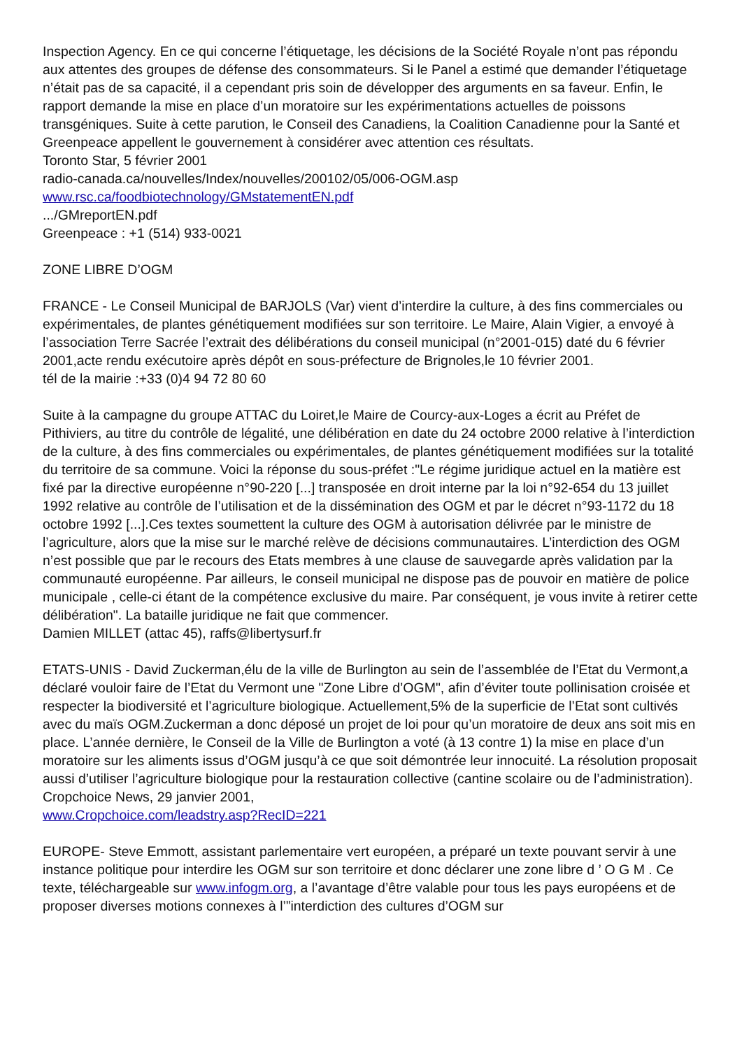Inspection Agency. En ce qui concerne l’étiquetage, les décisions de la Société Royale n’ont pas répondu aux attentes des groupes de défense des consommateurs. Si le Panel a estimé que demander l’étiquetage n’était pas de sa capacité, il a cependant pris soin de développer des arguments en sa faveur. Enfin, le rapport demande la mise en place d’un moratoire sur les expérimentations actuelles de poissons transgéniques. Suite à cette parution, le Conseil des Canadiens, la Coalition Canadienne pour la Santé et Greenpeace appellent le gouvernement à considérer avec attention ces résultats.
Toronto Star, 5 février 2001
radio-canada.ca/nouvelles/Index/nouvelles/200102/05/006-OGM.asp
www.rsc.ca/foodbiotechnology/GMstatementEN.pdf
.../GMreportEN.pdf
Greenpeace : +1 (514) 933-0021
ZONE LIBRE D’OGM
FRANCE - Le Conseil Municipal de BARJOLS (Var) vient d’interdire la culture, à des fins commerciales ou expérimentales, de plantes génétiquement modifiées sur son territoire. Le Maire, Alain Vigier, a envoyé à l’association Terre Sacrée l’extrait des délibérations du conseil municipal (n°2001-015) daté du 6 février 2001,acte rendu exécutoire après dépôt en sous-préfecture de Brignoles,le 10 février 2001.
tél de la mairie :+33 (0)4 94 72 80 60
Suite à la campagne du groupe ATTAC du Loiret,le Maire de Courcy-aux-Loges a écrit au Préfet de Pithiviers, au titre du contrôle de légalité, une délibération en date du 24 octobre 2000 relative à l’interdiction de la culture, à des fins commerciales ou expérimentales, de plantes génétiquement modifiées sur la totalité du territoire de sa commune. Voici la réponse du sous-préfet :"Le régime juridique actuel en la matière est fixé par la directive européenne n°90-220 [...] transposée en droit interne par la loi n°92-654 du 13 juillet 1992 relative au contrôle de l’utilisation et de la dissémination des OGM et par le décret n°93-1172 du 18 octobre 1992 [...].Ces textes soumettent la culture des OGM à autorisation délivrée par le ministre de l’agriculture, alors que la mise sur le marché relève de décisions communautaires. L’interdiction des OGM n’est possible que par le recours des Etats membres à une clause de sauvegarde après validation par la communauté européenne. Par ailleurs, le conseil municipal ne dispose pas de pouvoir en matière de police municipale , celle-ci étant de la compétence exclusive du maire. Par conséquent, je vous invite à retirer cette délibération". La bataille juridique ne fait que commencer.
Damien MILLET (attac 45), raffs@libertysurf.fr
ETATS-UNIS - David Zuckerman,élu de la ville de Burlington au sein de l’assemblée de l’Etat du Vermont,a déclaré vouloir faire de l’Etat du Vermont une "Zone Libre d’OGM", afin d’éviter toute pollinisation croisée et respecter la biodiversité et l’agriculture biologique. Actuellement,5% de la superficie de l’Etat sont cultivés avec du maïs OGM.Zuckerman a donc déposé un projet de loi pour qu’un moratoire de deux ans soit mis en place. L’année dernière, le Conseil de la Ville de Burlington a voté (à 13 contre 1) la mise en place d’un moratoire sur les aliments issus d’OGM jusqu’à ce que soit démontrée leur innocuité. La résolution proposait aussi d’utiliser l’agriculture biologique pour la restauration collective (cantine scolaire ou de l’administration).
Cropchoice News, 29 janvier 2001,
www.Cropchoice.com/leadstry.asp?RecID=221
EUROPE- Steve Emmott, assistant parlementaire vert européen, a préparé un texte pouvant servir à une instance politique pour interdire les OGM sur son territoire et donc déclarer une zone libre d ’ O G M . Ce texte, téléchargeable sur www.infogm.org, a l’avantage d’être valable pour tous les pays européens et de proposer diverses motions connexes à l’”interdiction des cultures d’OGM sur